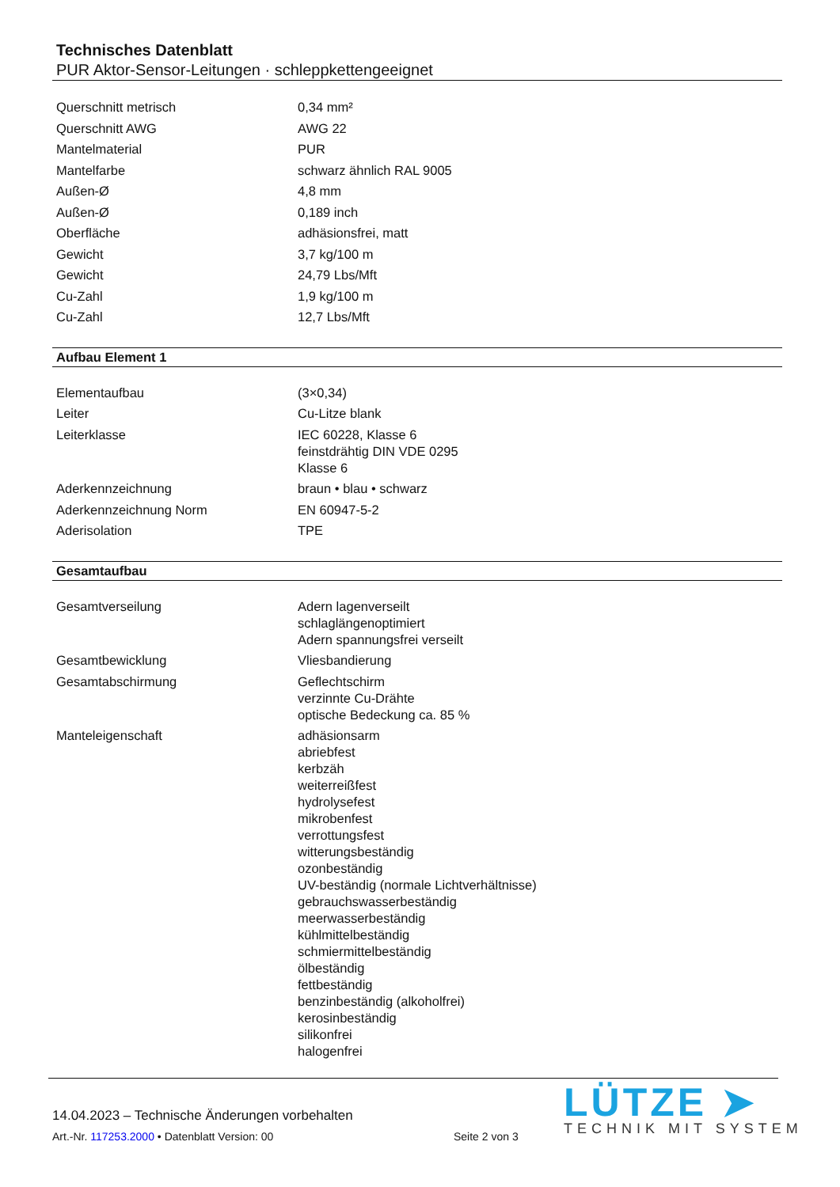Technisches Datenblatt
PUR Aktor-Sensor-Leitungen · schleppkettengeeignet
| Querschnitt metrisch | 0,34 mm² |
| Querschnitt AWG | AWG 22 |
| Mantelmaterial | PUR |
| Mantelfarbe | schwarz ähnlich RAL 9005 |
| Außen-Ø | 4,8 mm |
| Außen-Ø | 0,189 inch |
| Oberfläche | adhäsionsfrei, matt |
| Gewicht | 3,7 kg/100 m |
| Gewicht | 24,79 Lbs/Mft |
| Cu-Zahl | 1,9 kg/100 m |
| Cu-Zahl | 12,7 Lbs/Mft |
Aufbau Element 1
| Elementaufbau | (3×0,34) |
| Leiter | Cu-Litze blank |
| Leiterklasse | IEC 60228, Klasse 6 feinstdrähtig DIN VDE 0295 Klasse 6 |
| Aderkennzeichnung | braun • blau • schwarz |
| Aderkennzeichnung Norm | EN 60947-5-2 |
| Aderisolation | TPE |
Gesamtaufbau
| Gesamtverseilung | Adern lagenverseilt schlaglängenoptimiert Adern spannungsfrei verseilt |
| Gesamtbewicklung | Vliesbandierung |
| Gesamtabschirmung | Geflechtschirm verzinnte Cu-Drähte optische Bedeckung ca. 85 % |
| Manteleigenschaft | adhäsionsarm abriebfest kerbzäh weiterreißfest hydrolysefest mikrobenfest verrottungsfest witterungsbeständig ozonbeständig UV-beständig (normale Lichtverhältnisse) gebrauchswasserbeständig meerwasserbeständig kühlmittelbeständig schmiermittelbeständig ölbeständig fettbeständig benzinbeständig (alkoholfrei) kerosinbeständig silikonfrei halogenfrei |
14.04.2023 – Technische Änderungen vorbehalten
Art.-Nr. 117253.2000 • Datenblatt Version: 00
Seite 2 von 3
LÜTZE ➤
TECHNIK MIT SYSTEM